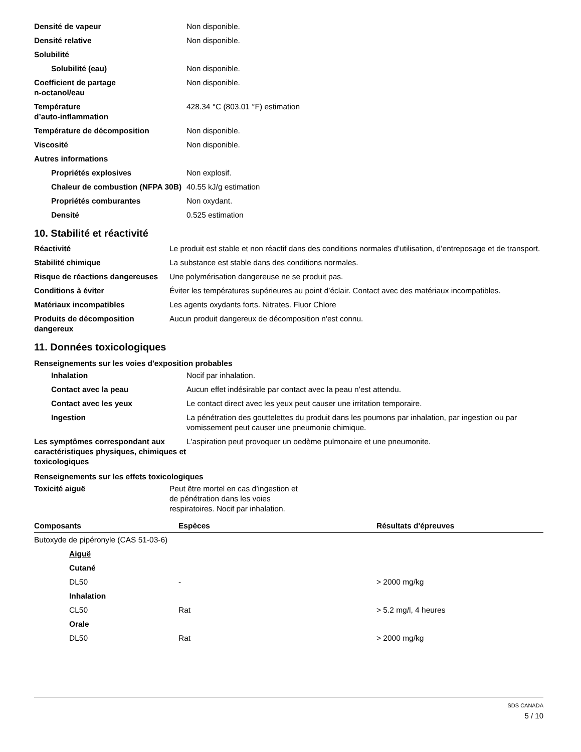| Densité de vapeur | Non disponible. |
| Densité relative | Non disponible. |
| Solubilité | |
| Solubilité (eau) | Non disponible. |
| Coefficient de partage n-octanol/eau | Non disponible. |
| Température d’auto-inflammation | 428.34 °C (803.01 °F) estimation |
| Température de décomposition | Non disponible. |
| Viscosité | Non disponible. |
| Autres informations | |
| Propriétés explosives | Non explosif. |
| Chaleur de combustion (NFPA 30B) | 40.55 kJ/g estimation |
| Propriétés comburantes | Non oxydant. |
| Densité | 0.525 estimation |
10. Stabilité et réactivité
| Réactivité | Le produit est stable et non réactif dans des conditions normales d’utilisation, d’entreposage et de transport. |
| Stabilité chimique | La substance est stable dans des conditions normales. |
| Risque de réactions dangereuses | Une polymérisation dangereuse ne se produit pas. |
| Conditions à éviter | Éviter les températures supérieures au point d’éclair. Contact avec des matériaux incompatibles. |
| Matériaux incompatibles | Les agents oxydants forts. Nitrates. Fluor Chlore |
| Produits de décomposition dangereux | Aucun produit dangereux de décomposition n'est connu. |
11. Données toxicologiques
Renseignements sur les voies d'exposition probables
| Inhalation | Nocif par inhalation. |
| Contact avec la peau | Aucun effet indésirable par contact avec la peau n’est attendu. |
| Contact avec les yeux | Le contact direct avec les yeux peut causer une irritation temporaire. |
| Ingestion | La pénétration des gouttelettes du produit dans les poumons par inhalation, par ingestion ou par vomissement peut causer une pneumonie chimique. |
| Les symptômes correspondant aux caractéristiques physiques, chimiques et toxicologiques | L'aspiration peut provoquer un oedème pulmonaire et une pneumonite. |
Renseignements sur les effets toxicologiques
| Toxicité aiguë | Peut être mortel en cas d’ingestion et de pénétration dans les voies respiratoires. Nocif par inhalation. |
| Composants | Espèces | Résultats d'épreuves |
| --- | --- | --- |
| Butoxyde de pipéronyle (CAS 51-03-6) | | |
| Aiguë | | |
| Cutané | | |
| DL50 | - | > 2000 mg/kg |
| Inhalation | | |
| CL50 | Rat | > 5.2 mg/l, 4 heures |
| Orale | | |
| DL50 | Rat | > 2000 mg/kg |
SDS CANADA
5 / 10